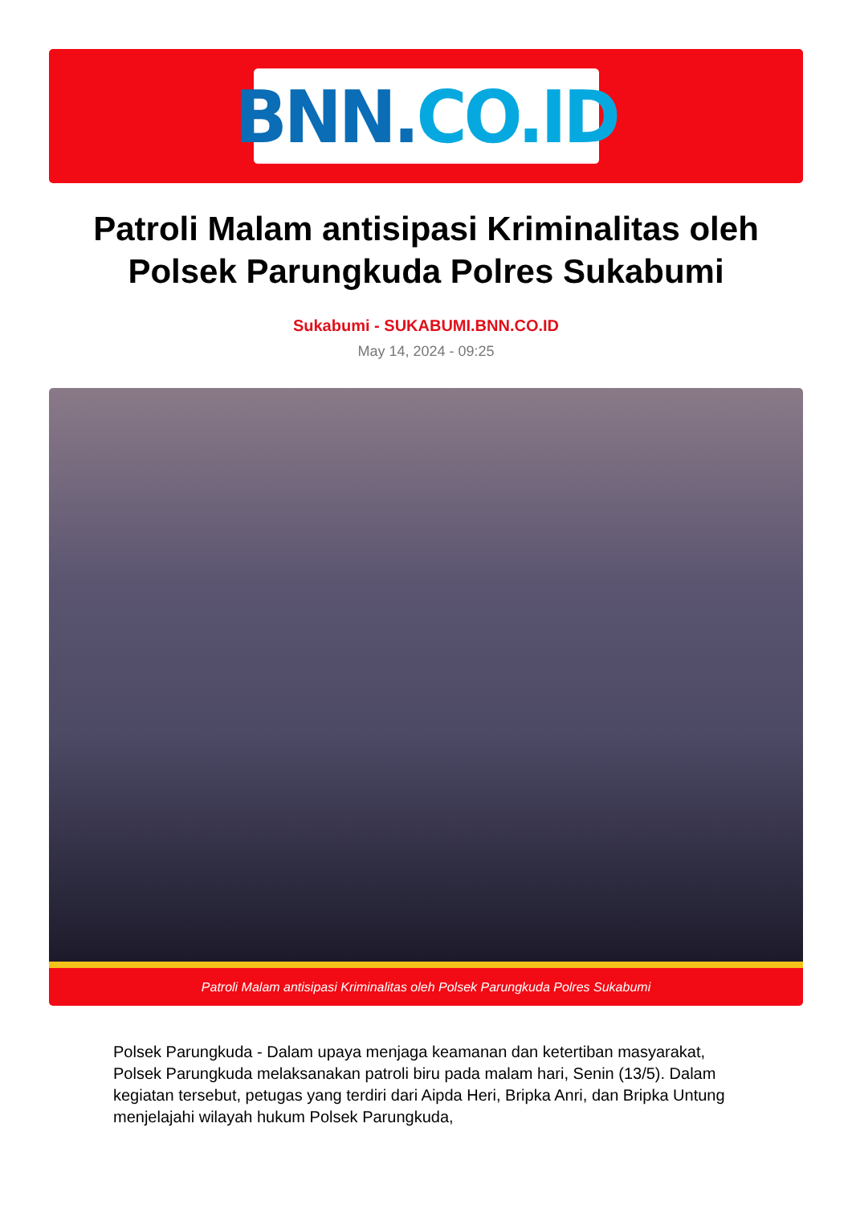BNN. CO.ID
Patroli Malam antisipasi Kriminalitas oleh Polsek Parungkuda Polres Sukabumi
Sukabumi - SUKABUMI.BNN.CO.ID
May 14, 2024 - 09:25
Patroli Malam antisipasi Kriminalitas oleh Polsek Parungkuda Polres Sukabumi
Polsek Parungkuda - Dalam upaya menjaga keamanan dan ketertiban masyarakat, Polsek Parungkuda melaksanakan patroli biru pada malam hari, Senin (13/5). Dalam kegiatan tersebut, petugas yang terdiri dari Aipda Heri, Bripka Anri, dan Bripka Untung menjelajahi wilayah hukum Polsek Parungkuda,